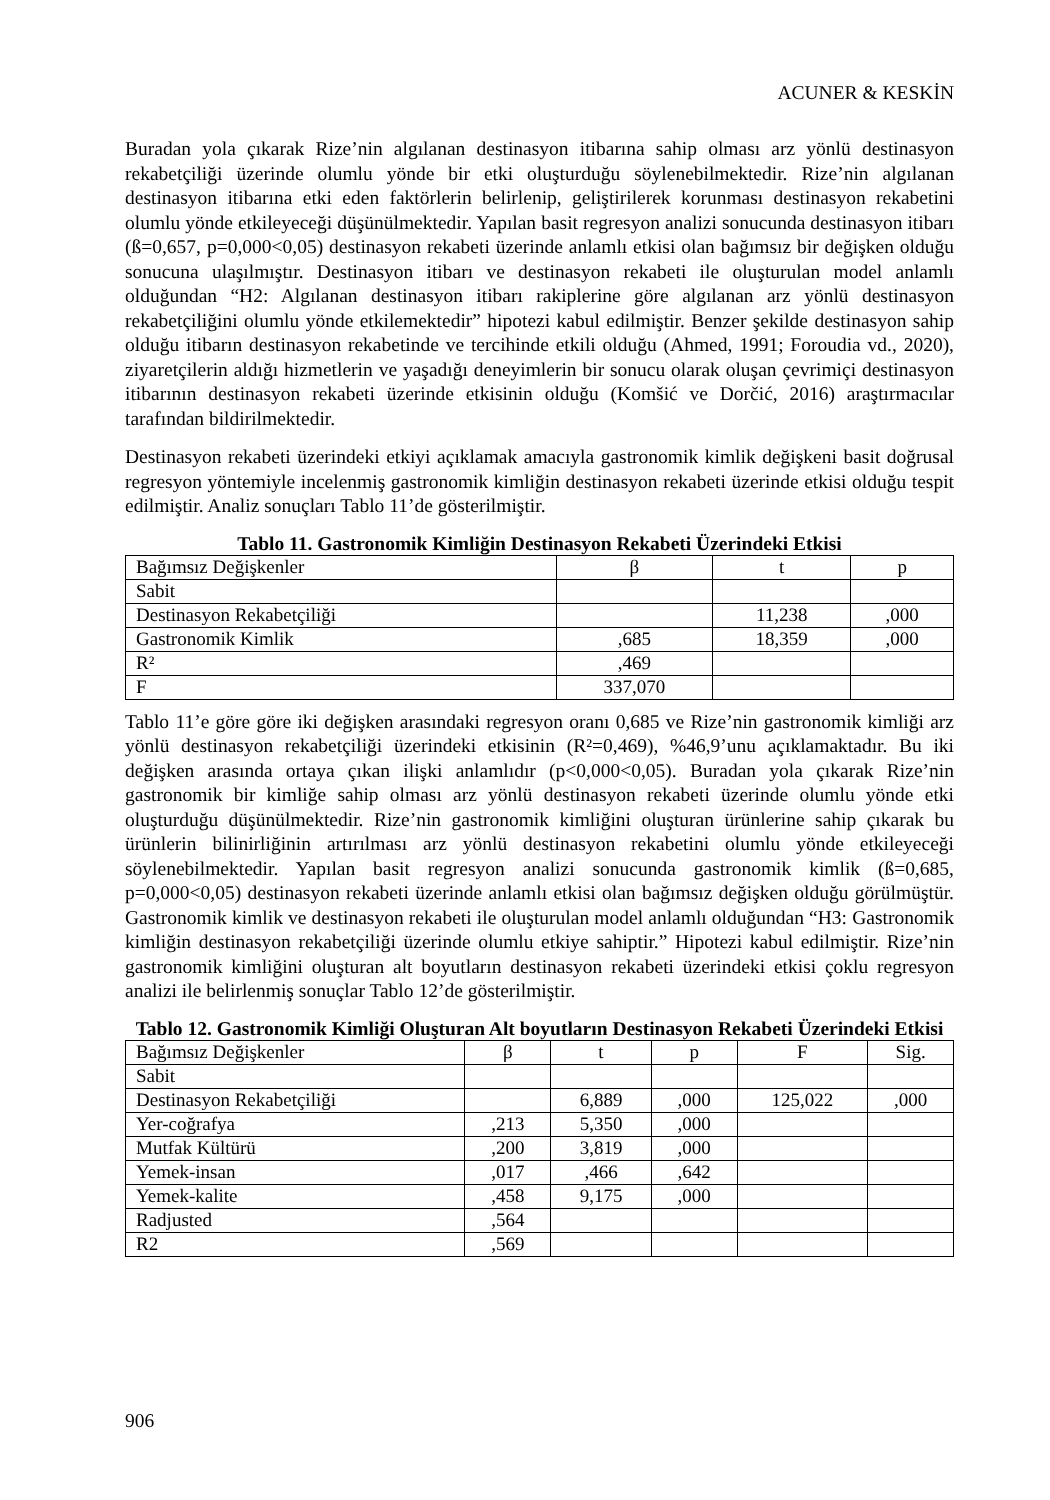ACUNER & KESKİN
Buradan yola çıkarak Rize’nin algılanan destinasyon itibarına sahip olması arz yönlü destinasyon rekabetçiliği üzerinde olumlu yönde bir etki oluşturduğu söylenebilmektedir. Rize’nin algılanan destinasyon itibarına etki eden faktörlerin belirlenip, geliştirilerek korunması destinasyon rekabetini olumlu yönde etkileyeceği düşünülmektedir. Yapılan basit regresyon analizi sonucunda destinasyon itibarı (ß=0,657, p=0,000<0,05) destinasyon rekabeti üzerinde anlamlı etkisi olan bağımsız bir değişken olduğu sonucuna ulaşılmıştır. Destinasyon itibarı ve destinasyon rekabeti ile oluşturulan model anlamlı olduğundan “H2: Algılanan destinasyon itibarı rakiplerine göre algılanan arz yönlü destinasyon rekabetçiliğini olumlu yönde etkilemektedir” hipotezi kabul edilmiştir. Benzer şekilde destinasyon sahip olduğu itibarın destinasyon rekabetinde ve tercihinde etkili olduğu (Ahmed, 1991; Foroudia vd., 2020), ziyaretçilerin aldığı hizmetlerin ve yaşadığı deneyimlerin bir sonucu olarak oluşan çevrimiçi destinasyon itibarının destinasyon rekabeti üzerinde etkisinin olduğu (Komšić ve Dorčić, 2016) araştırmacılar tarafından bildirilmektedir.
Destinasyon rekabeti üzerindeki etkiyi açıklamak amacıyla gastronomik kimlik değişkeni basit doğrusal regresyon yöntemiyle incelenmiş gastronomik kimliğin destinasyon rekabeti üzerinde etkisi olduğu tespit edilmiştir. Analiz sonuçları Tablo 11’de gösterilmiştir.
Tablo 11. Gastronomik Kimliğin Destinasyon Rekabeti Üzerindeki Etkisi
| Bağımsız Değişkenler | β | t | p |
| --- | --- | --- | --- |
| Sabit | | | |
| Destinasyon Rekabetçiliği | | 11,238 | ,000 |
| Gastronomik Kimlik | ,685 | 18,359 | ,000 |
| R² | ,469 | | |
| F | 337,070 | | |
Tablo 11’e göre göre iki değişken arasındaki regresyon oranı 0,685 ve Rize’nin gastronomik kimliği arz yönlü destinasyon rekabetçiliği üzerindeki etkisinin (R²=0,469), %46,9’unu açıklamaktadır. Bu iki değişken arasında ortaya çıkan ilişki anlamlıdır (p<0,000<0,05). Buradan yola çıkarak Rize’nin gastronomik bir kimliğe sahip olması arz yönlü destinasyon rekabeti üzerinde olumlu yönde etki oluşturduğu düşünülmektedir. Rize’nin gastronomik kimliğini oluşturan ürünlerine sahip çıkarak bu ürünlerin bilinirliğinin artırılması arz yönlü destinasyon rekabetini olumlu yönde etkileyeceği söylenebilmektedir. Yapılan basit regresyon analizi sonucunda gastronomik kimlik (ß=0,685, p=0,000<0,05) destinasyon rekabeti üzerinde anlamlı etkisi olan bağımsız değişken olduğu görülmüştür. Gastronomik kimlik ve destinasyon rekabeti ile oluşturulan model anlamlı olduğundan “H3: Gastronomik kimliğin destinasyon rekabetçiliği üzerinde olumlu etkiye sahiptir.” Hipotezi kabul edilmiştir. Rize’nin gastronomik kimliğini oluşturan alt boyutların destinasyon rekabeti üzerindeki etkisi çoklu regresyon analizi ile belirlenmiş sonuçlar Tablo 12’de gösterilmiştir.
Tablo 12. Gastronomik Kimliği Oluşturan Alt boyutların Destinasyon Rekabeti Üzerindeki Etkisi
| Bağımsız Değişkenler | β | t | p | F | Sig. |
| --- | --- | --- | --- | --- | --- |
| Sabit | | | | | |
| Destinasyon Rekabetçiliği | | 6,889 | ,000 | 125,022 | ,000 |
| Yer-coğrafya | ,213 | 5,350 | ,000 | | |
| Mutfak Kültürü | ,200 | 3,819 | ,000 | | |
| Yemek-insan | ,017 | ,466 | ,642 | | |
| Yemek-kalite | ,458 | 9,175 | ,000 | | |
| Radjusted | ,564 | | | | |
| R2 | ,569 | | | | |
906